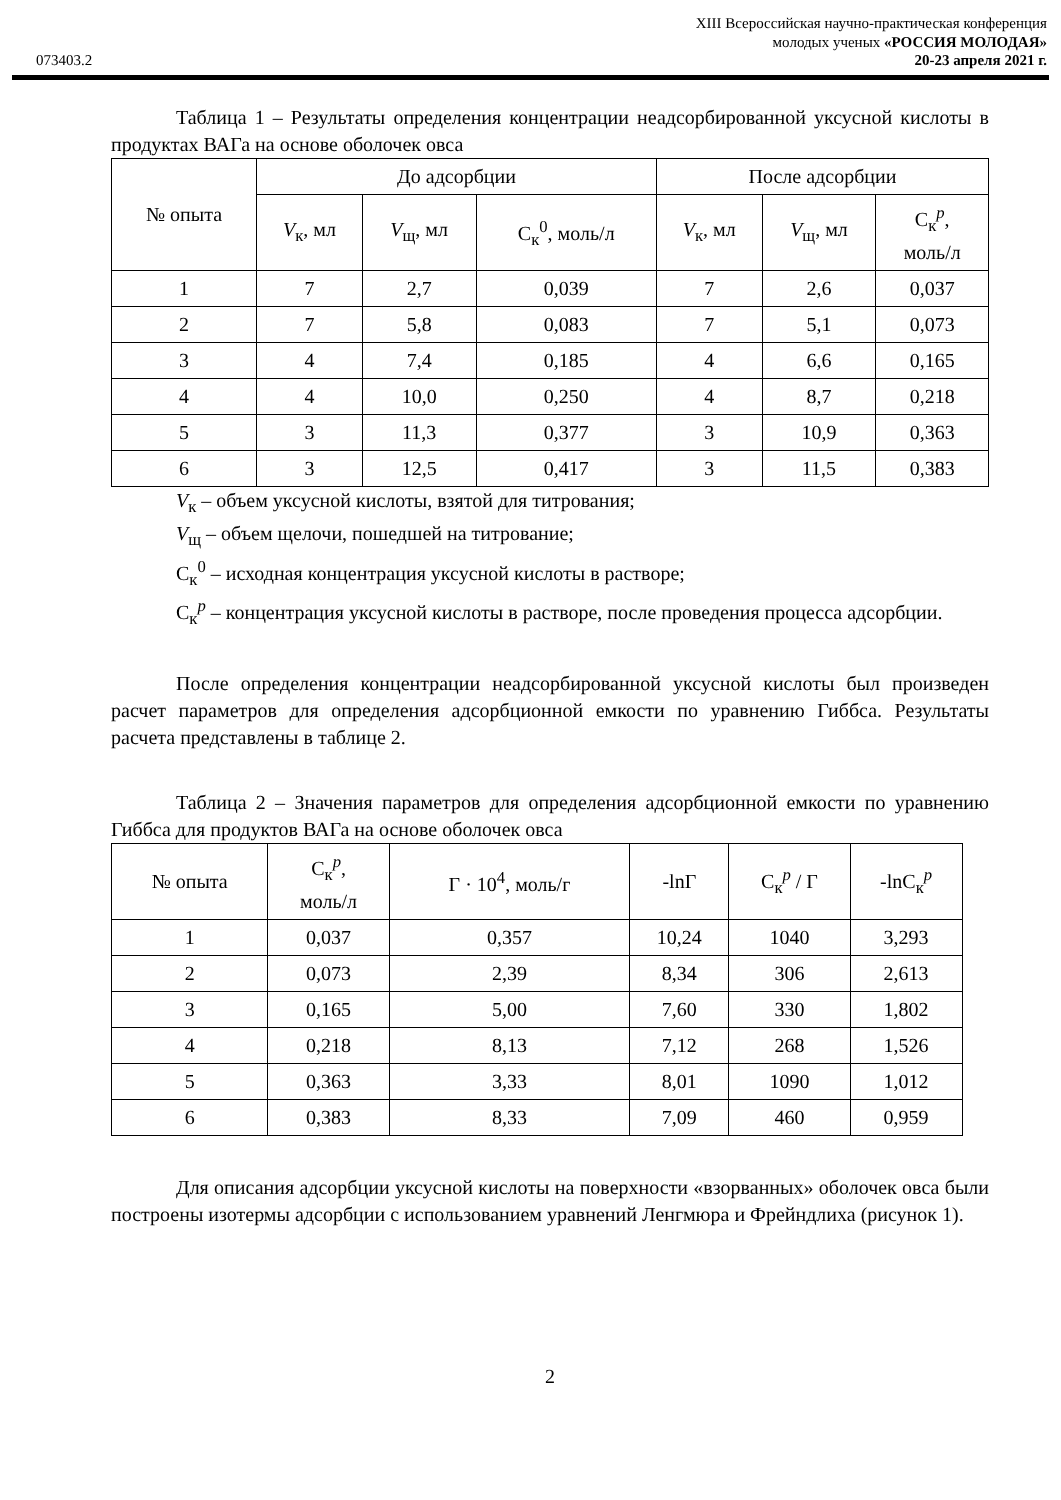XIII Всероссийская научно-практическая конференция
молодых ученых «РОССИЯ МОЛОДАЯ»
073403.2 20-23 апреля 2021 г.
Таблица 1 – Результаты определения концентрации неадсорбированной уксусной кислоты в продуктах ВАГа на основе оболочек овса
| № опыта | До адсорбции | | | После адсорбции | | |
| --- | --- | --- | --- | --- | --- | --- |
| | V<sub>к</sub>, мл | V<sub>щ</sub>, мл | C<sub>к</sub><sup>0</sup>, моль/л | V<sub>к</sub>, мл | V<sub>щ</sub>, мл | C<sub>к</sub><sup>p</sup>, моль/л |
| 1 | 7 | 2,7 | 0,039 | 7 | 2,6 | 0,037 |
| 2 | 7 | 5,8 | 0,083 | 7 | 5,1 | 0,073 |
| 3 | 4 | 7,4 | 0,185 | 4 | 6,6 | 0,165 |
| 4 | 4 | 10,0 | 0,250 | 4 | 8,7 | 0,218 |
| 5 | 3 | 11,3 | 0,377 | 3 | 10,9 | 0,363 |
| 6 | 3 | 12,5 | 0,417 | 3 | 11,5 | 0,383 |
V<sub>к</sub> – объем уксусной кислоты, взятой для титрования;
V<sub>щ</sub> – объем щелочи, пошедшей на титрование;
C<sub>к</sub><sup>0</sup> – исходная концентрация уксусной кислоты в растворе;
C<sub>к</sub><sup>p</sup> – концентрация уксусной кислоты в растворе, после проведения процесса адсорбции.
После определения концентрации неадсорбированной уксусной кислоты был произведен расчет параметров для определения адсорбционной емкости по уравнению Гиббса. Результаты расчета представлены в таблице 2.
Таблица 2 – Значения параметров для определения адсорбционной емкости по уравнению Гиббса для продуктов ВАГа на основе оболочек овса
| № опыта | C<sub>к</sub><sup>p</sup>, моль/л | Г · 10<sup>4</sup>, моль/г | -lnГ | C<sub>к</sub><sup>p</sup> / Г | -lnC<sub>к</sub><sup>p</sup> |
| --- | --- | --- | --- | --- | --- |
| 1 | 0,037 | 0,357 | 10,24 | 1040 | 3,293 |
| 2 | 0,073 | 2,39 | 8,34 | 306 | 2,613 |
| 3 | 0,165 | 5,00 | 7,60 | 330 | 1,802 |
| 4 | 0,218 | 8,13 | 7,12 | 268 | 1,526 |
| 5 | 0,363 | 3,33 | 8,01 | 1090 | 1,012 |
| 6 | 0,383 | 8,33 | 7,09 | 460 | 0,959 |
Для описания адсорбции уксусной кислоты на поверхности «взорванных» оболочек овса были построены изотермы адсорбции с использованием уравнений Ленгмюра и Фрейндлиха (рисунок 1).
2